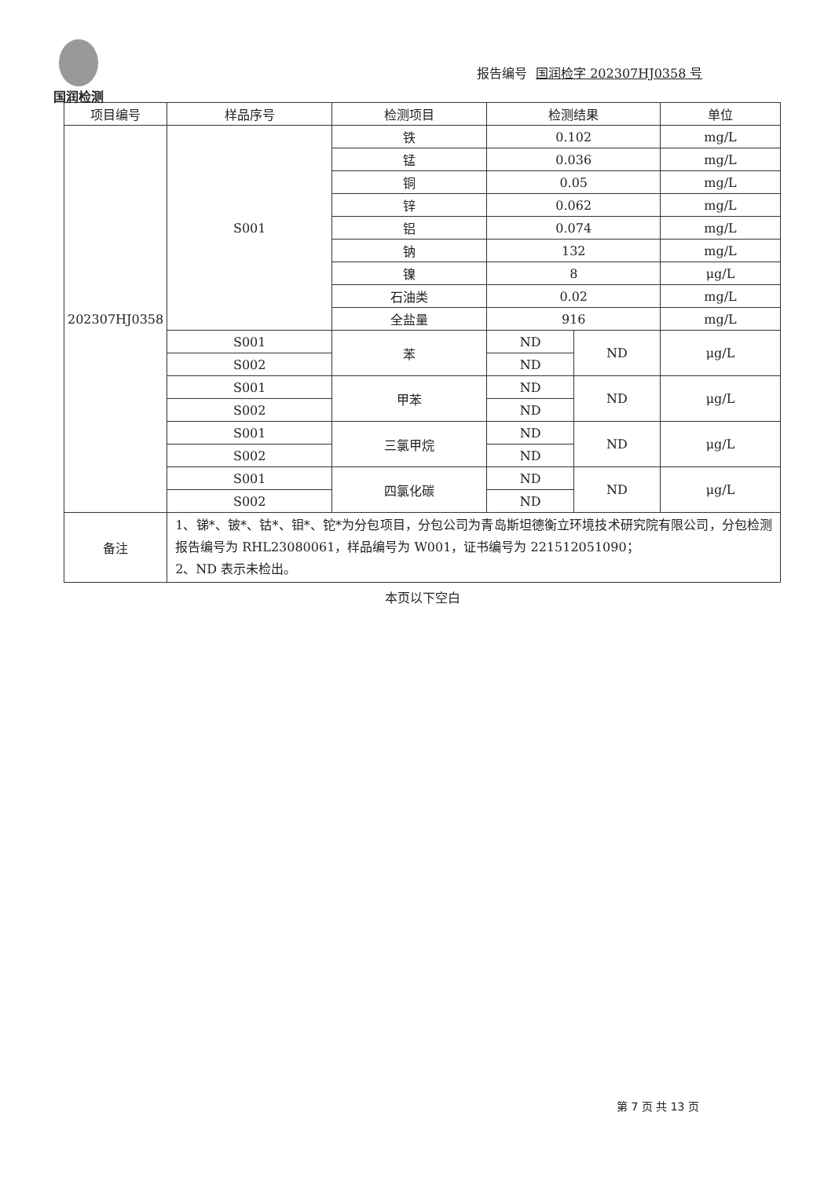国润检测
报告编号 国润检字 202307HJ0358 号
| 项目编号 | 样品序号 | 检测项目 | 检测结果 | | 单位 |
| --- | --- | --- | --- | --- | --- |
| 202307HJ0358 | S001 | 铁 | 0.102 | | mg/L |
| | | 锰 | 0.036 | | mg/L |
| | | 铜 | 0.05 | | mg/L |
| | | 锌 | 0.062 | | mg/L |
| | | 铝 | 0.074 | | mg/L |
| | | 钠 | 132 | | mg/L |
| | | 镍 | 8 | | μg/L |
| | | 石油类 | 0.02 | | mg/L |
| | | 全盐量 | 916 | | mg/L |
| | S001 | 苯 | ND | ND | μg/L |
| | S002 | | ND | | |
| | S001 | 甲苯 | ND | ND | μg/L |
| | S002 | | ND | | |
| | S001 | 三氯甲烷 | ND | ND | μg/L |
| | S002 | | ND | | |
| | S001 | 四氯化碳 | ND | ND | μg/L |
| | S002 | | ND | | |
| 备注 | 1、锑*、铍*、钴*、钼*、铊*为分包项目，分包公司为青岛斯坦德衡立环境技术研究院有限公司，分包检测报告编号为 RHL23080061，样品编号为 W001，证书编号为 221512051090； 2、ND 表示未检出。 | | | | |
本页以下空白
第 7 页 共 13 页